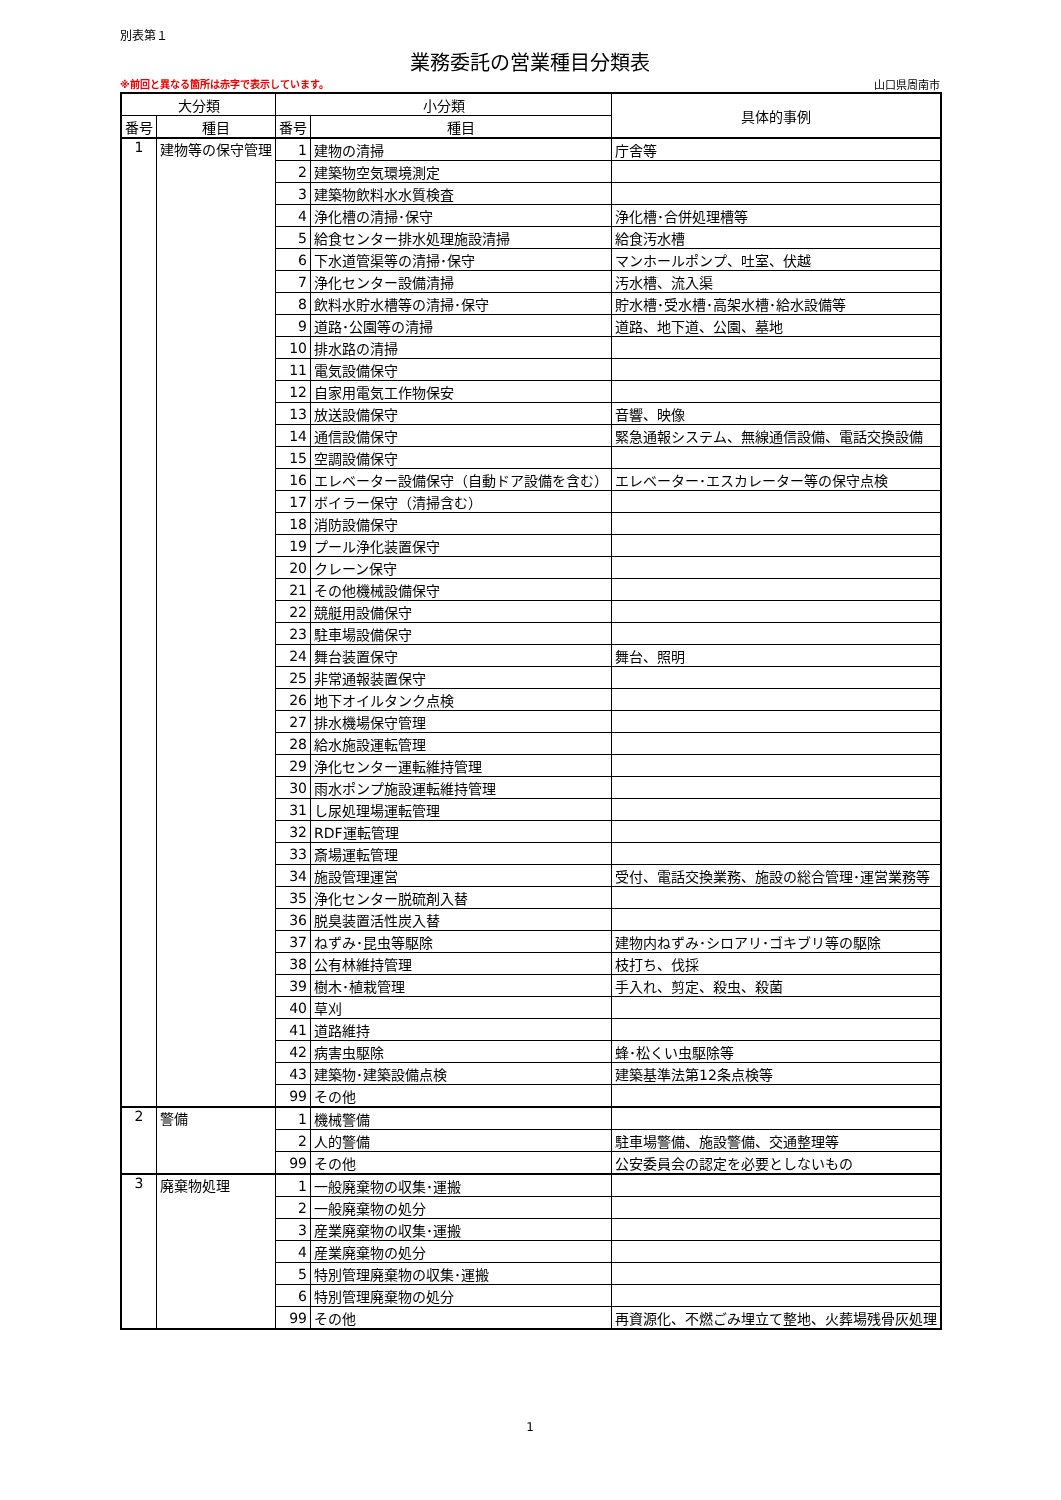別表第１
業務委託の営業種目分類表
※前回と異なる箇所は赤字で表示しています。 山口県周南市
| 大分類 | | 小分類 | | 具体的事例 |
| --- | --- | --- | --- | --- |
| 番号 | 種目 | 番号 | 種目 | |
| 1 | 建物等の保守管理 | 1 | 建物の清掃 | 庁舎等 |
| | | 2 | 建築物空気環境測定 | |
| | | 3 | 建築物飲料水水質検査 | |
| | | 4 | 浄化槽の清掃･保守 | 浄化槽･合併処理槽等 |
| | | 5 | 給食センター排水処理施設清掃 | 給食汚水槽 |
| | | 6 | 下水道管渠等の清掃･保守 | マンホールポンプ、吐室、伏越 |
| | | 7 | 浄化センター設備清掃 | 汚水槽、流入渠 |
| | | 8 | 飲料水貯水槽等の清掃･保守 | 貯水槽･受水槽･高架水槽･給水設備等 |
| | | 9 | 道路･公園等の清掃 | 道路、地下道、公園、墓地 |
| | | 10 | 排水路の清掃 | |
| | | 11 | 電気設備保守 | |
| | | 12 | 自家用電気工作物保安 | |
| | | 13 | 放送設備保守 | 音響、映像 |
| | | 14 | 通信設備保守 | 緊急通報システム、無線通信設備、電話交換設備 |
| | | 15 | 空調設備保守 | |
| | | 16 | エレベーター設備保守（自動ドア設備を含む） | エレベーター･エスカレーター等の保守点検 |
| | | 17 | ボイラー保守（清掃含む） | |
| | | 18 | 消防設備保守 | |
| | | 19 | プール浄化装置保守 | |
| | | 20 | クレーン保守 | |
| | | 21 | その他機械設備保守 | |
| | | 22 | 競艇用設備保守 | |
| | | 23 | 駐車場設備保守 | |
| | | 24 | 舞台装置保守 | 舞台、照明 |
| | | 25 | 非常通報装置保守 | |
| | | 26 | 地下オイルタンク点検 | |
| | | 27 | 排水機場保守管理 | |
| | | 28 | 給水施設運転管理 | |
| | | 29 | 浄化センター運転維持管理 | |
| | | 30 | 雨水ポンプ施設運転維持管理 | |
| | | 31 | し尿処理場運転管理 | |
| | | 32 | RDF運転管理 | |
| | | 33 | 斎場運転管理 | |
| | | 34 | 施設管理運営 | 受付、電話交換業務、施設の総合管理･運営業務等 |
| | | 35 | 浄化センター脱硫剤入替 | |
| | | 36 | 脱臭装置活性炭入替 | |
| | | 37 | ねずみ･昆虫等駆除 | 建物内ねずみ･シロアリ･ゴキブリ等の駆除 |
| | | 38 | 公有林維持管理 | 枝打ち、伐採 |
| | | 39 | 樹木･植栽管理 | 手入れ、剪定、殺虫、殺菌 |
| | | 40 | 草刈 | |
| | | 41 | 道路維持 | |
| | | 42 | 病害虫駆除 | 蜂･松くい虫駆除等 |
| | | 43 | 建築物･建築設備点検 | 建築基準法第12条点検等 |
| | | 99 | その他 | |
| 2 | 警備 | 1 | 機械警備 | |
| | | 2 | 人的警備 | 駐車場警備、施設警備、交通整理等 |
| | | 99 | その他 | 公安委員会の認定を必要としないもの |
| 3 | 廃棄物処理 | 1 | 一般廃棄物の収集･運搬 | |
| | | 2 | 一般廃棄物の処分 | |
| | | 3 | 産業廃棄物の収集･運搬 | |
| | | 4 | 産業廃棄物の処分 | |
| | | 5 | 特別管理廃棄物の収集･運搬 | |
| | | 6 | 特別管理廃棄物の処分 | |
| | | 99 | その他 | 再資源化、不燃ごみ埋立て整地、火葬場残骨灰処理 |
1